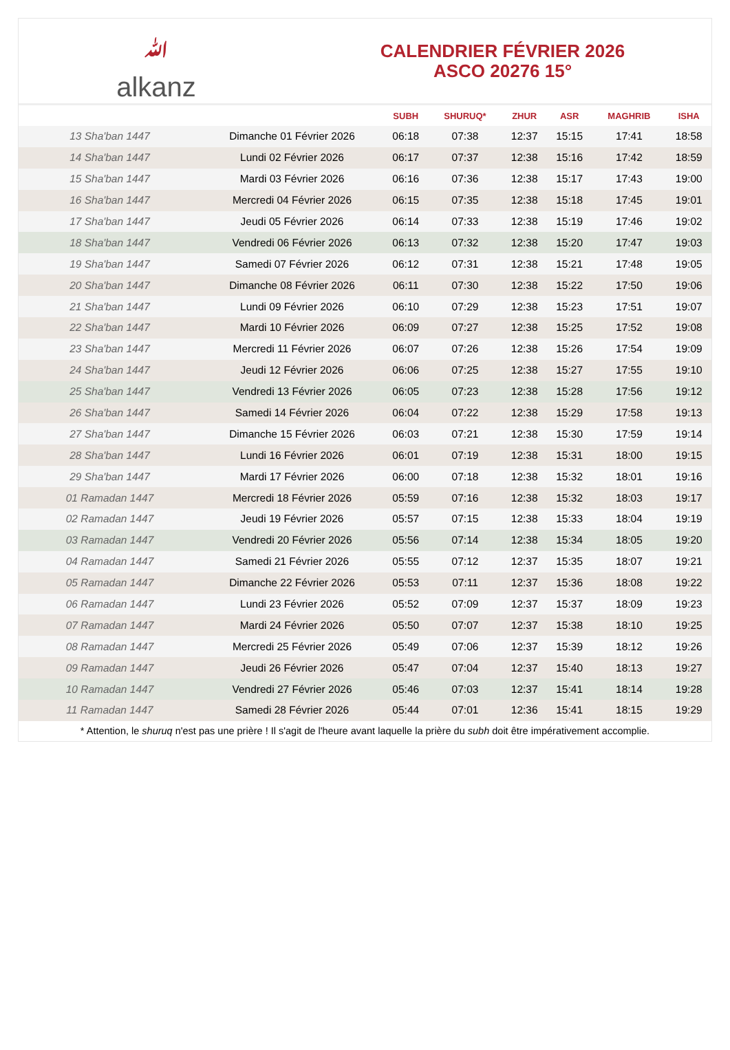ﷲalkanz
CALENDRIER FÉVRIER 2026
ASCO 20276 15°
| | | SUBH | SHURUQ* | ZHUR | ASR | MAGHRIB | ISHA |
| --- | --- | --- | --- | --- | --- | --- | --- |
| 13 Sha'ban 1447 | Dimanche 01 Février 2026 | 06:18 | 07:38 | 12:37 | 15:15 | 17:41 | 18:58 |
| 14 Sha'ban 1447 | Lundi 02 Février 2026 | 06:17 | 07:37 | 12:38 | 15:16 | 17:42 | 18:59 |
| 15 Sha'ban 1447 | Mardi 03 Février 2026 | 06:16 | 07:36 | 12:38 | 15:17 | 17:43 | 19:00 |
| 16 Sha'ban 1447 | Mercredi 04 Février 2026 | 06:15 | 07:35 | 12:38 | 15:18 | 17:45 | 19:01 |
| 17 Sha'ban 1447 | Jeudi 05 Février 2026 | 06:14 | 07:33 | 12:38 | 15:19 | 17:46 | 19:02 |
| 18 Sha'ban 1447 | Vendredi 06 Février 2026 | 06:13 | 07:32 | 12:38 | 15:20 | 17:47 | 19:03 |
| 19 Sha'ban 1447 | Samedi 07 Février 2026 | 06:12 | 07:31 | 12:38 | 15:21 | 17:48 | 19:05 |
| 20 Sha'ban 1447 | Dimanche 08 Février 2026 | 06:11 | 07:30 | 12:38 | 15:22 | 17:50 | 19:06 |
| 21 Sha'ban 1447 | Lundi 09 Février 2026 | 06:10 | 07:29 | 12:38 | 15:23 | 17:51 | 19:07 |
| 22 Sha'ban 1447 | Mardi 10 Février 2026 | 06:09 | 07:27 | 12:38 | 15:25 | 17:52 | 19:08 |
| 23 Sha'ban 1447 | Mercredi 11 Février 2026 | 06:07 | 07:26 | 12:38 | 15:26 | 17:54 | 19:09 |
| 24 Sha'ban 1447 | Jeudi 12 Février 2026 | 06:06 | 07:25 | 12:38 | 15:27 | 17:55 | 19:10 |
| 25 Sha'ban 1447 | Vendredi 13 Février 2026 | 06:05 | 07:23 | 12:38 | 15:28 | 17:56 | 19:12 |
| 26 Sha'ban 1447 | Samedi 14 Février 2026 | 06:04 | 07:22 | 12:38 | 15:29 | 17:58 | 19:13 |
| 27 Sha'ban 1447 | Dimanche 15 Février 2026 | 06:03 | 07:21 | 12:38 | 15:30 | 17:59 | 19:14 |
| 28 Sha'ban 1447 | Lundi 16 Février 2026 | 06:01 | 07:19 | 12:38 | 15:31 | 18:00 | 19:15 |
| 29 Sha'ban 1447 | Mardi 17 Février 2026 | 06:00 | 07:18 | 12:38 | 15:32 | 18:01 | 19:16 |
| 01 Ramadan 1447 | Mercredi 18 Février 2026 | 05:59 | 07:16 | 12:38 | 15:32 | 18:03 | 19:17 |
| 02 Ramadan 1447 | Jeudi 19 Février 2026 | 05:57 | 07:15 | 12:38 | 15:33 | 18:04 | 19:19 |
| 03 Ramadan 1447 | Vendredi 20 Février 2026 | 05:56 | 07:14 | 12:38 | 15:34 | 18:05 | 19:20 |
| 04 Ramadan 1447 | Samedi 21 Février 2026 | 05:55 | 07:12 | 12:37 | 15:35 | 18:07 | 19:21 |
| 05 Ramadan 1447 | Dimanche 22 Février 2026 | 05:53 | 07:11 | 12:37 | 15:36 | 18:08 | 19:22 |
| 06 Ramadan 1447 | Lundi 23 Février 2026 | 05:52 | 07:09 | 12:37 | 15:37 | 18:09 | 19:23 |
| 07 Ramadan 1447 | Mardi 24 Février 2026 | 05:50 | 07:07 | 12:37 | 15:38 | 18:10 | 19:25 |
| 08 Ramadan 1447 | Mercredi 25 Février 2026 | 05:49 | 07:06 | 12:37 | 15:39 | 18:12 | 19:26 |
| 09 Ramadan 1447 | Jeudi 26 Février 2026 | 05:47 | 07:04 | 12:37 | 15:40 | 18:13 | 19:27 |
| 10 Ramadan 1447 | Vendredi 27 Février 2026 | 05:46 | 07:03 | 12:37 | 15:41 | 18:14 | 19:28 |
| 11 Ramadan 1447 | Samedi 28 Février 2026 | 05:44 | 07:01 | 12:36 | 15:41 | 18:15 | 19:29 |
* Attention, le shuruq n'est pas une prière ! Il s'agit de l'heure avant laquelle la prière du subh doit être impérativement accomplie.